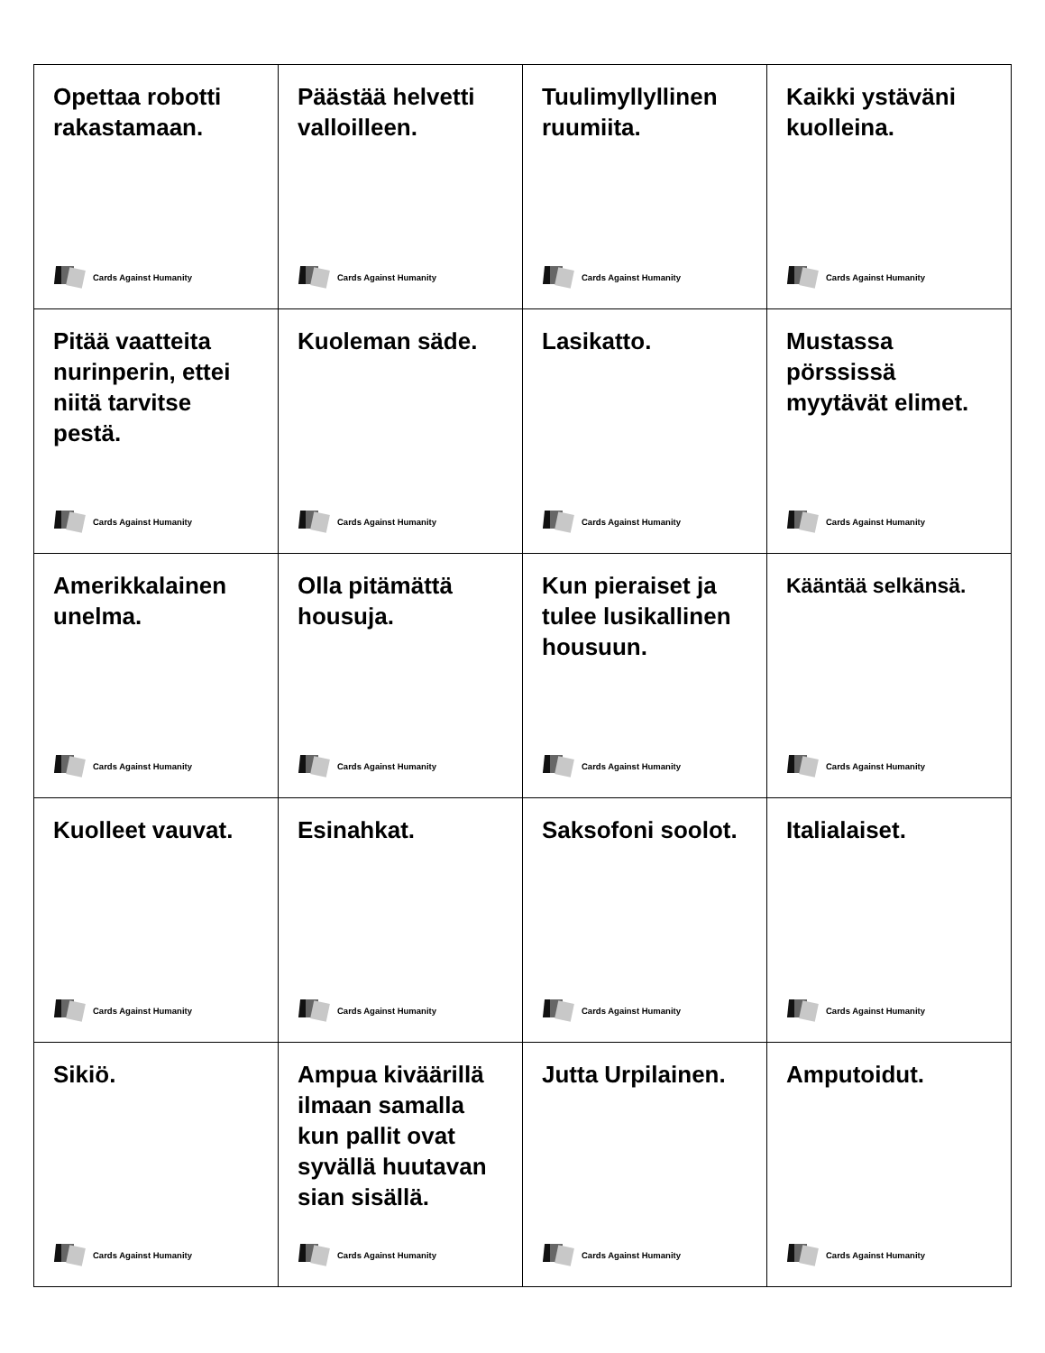| Opettaa robotti rakastamaan. Cards Against Humanity | Päästää helvetti valloilleen. Cards Against Humanity | Tuulimyllyllinen ruumiita. Cards Against Humanity | Kaikki ystäväni kuolleina. Cards Against Humanity |
| Pitää vaatteita nurinperin, ettei niitä tarvitse pestä. Cards Against Humanity | Kuoleman säde. Cards Against Humanity | Lasikatto. Cards Against Humanity | Mustassa pörssissä myytävät elimet. Cards Against Humanity |
| Amerikkalainen unelma. Cards Against Humanity | Olla pitämättä housuja. Cards Against Humanity | Kun pieraiset ja tulee lusikallinen housuun. Cards Against Humanity | Kääntää selkänsä. Cards Against Humanity |
| Kuolleet vauvat. Cards Against Humanity | Esinahkat. Cards Against Humanity | Saksofoni soolot. Cards Against Humanity | Italialaiset. Cards Against Humanity |
| Sikiö. Cards Against Humanity | Ampua kiväärillä ilmaan samalla kun pallit ovat syvällä huutavan sian sisällä. Cards Against Humanity | Jutta Urpilainen. Cards Against Humanity | Amputoidut. Cards Against Humanity |